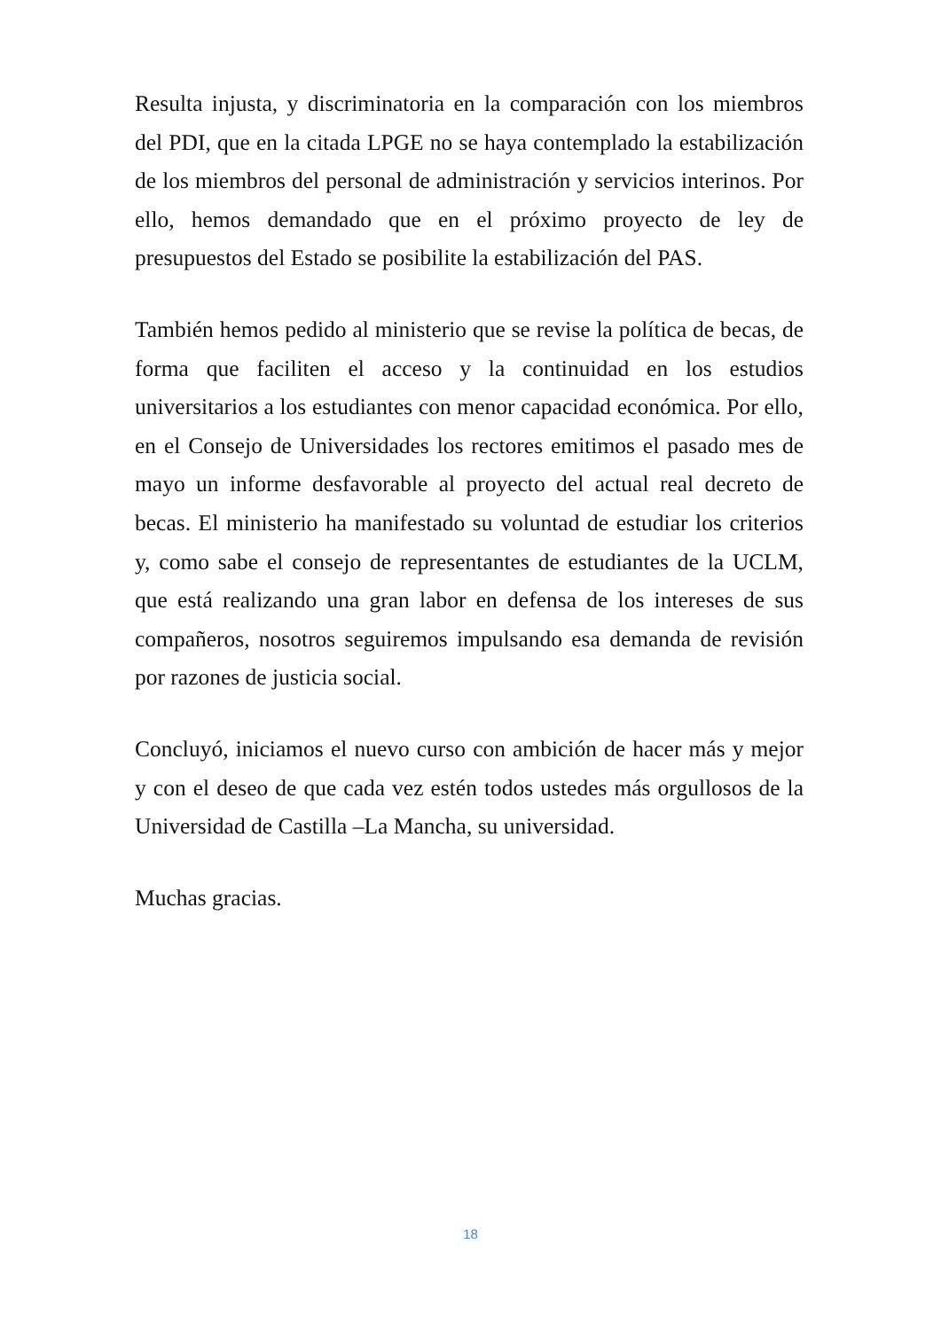Resulta injusta, y discriminatoria en la comparación con los miembros del PDI, que en la citada LPGE no se haya contemplado la estabilización de los miembros del personal de administración y servicios interinos. Por ello, hemos demandado que en el próximo proyecto de ley de presupuestos del Estado se posibilite la estabilización del PAS.
También hemos pedido al ministerio que se revise la política de becas, de forma que faciliten el acceso y la continuidad en los estudios universitarios a los estudiantes con menor capacidad económica. Por ello, en el Consejo de Universidades los rectores emitimos el pasado mes de mayo un informe desfavorable al proyecto del actual real decreto de becas. El ministerio ha manifestado su voluntad de estudiar los criterios y, como sabe el consejo de representantes de estudiantes de la UCLM, que está realizando una gran labor en defensa de los intereses de sus compañeros, nosotros seguiremos impulsando esa demanda de revisión por razones de justicia social.
Concluyó, iniciamos el nuevo curso con ambición de hacer más y mejor y con el deseo de que cada vez estén todos ustedes más orgullosos de la Universidad de Castilla –La Mancha, su universidad.
Muchas gracias.
18